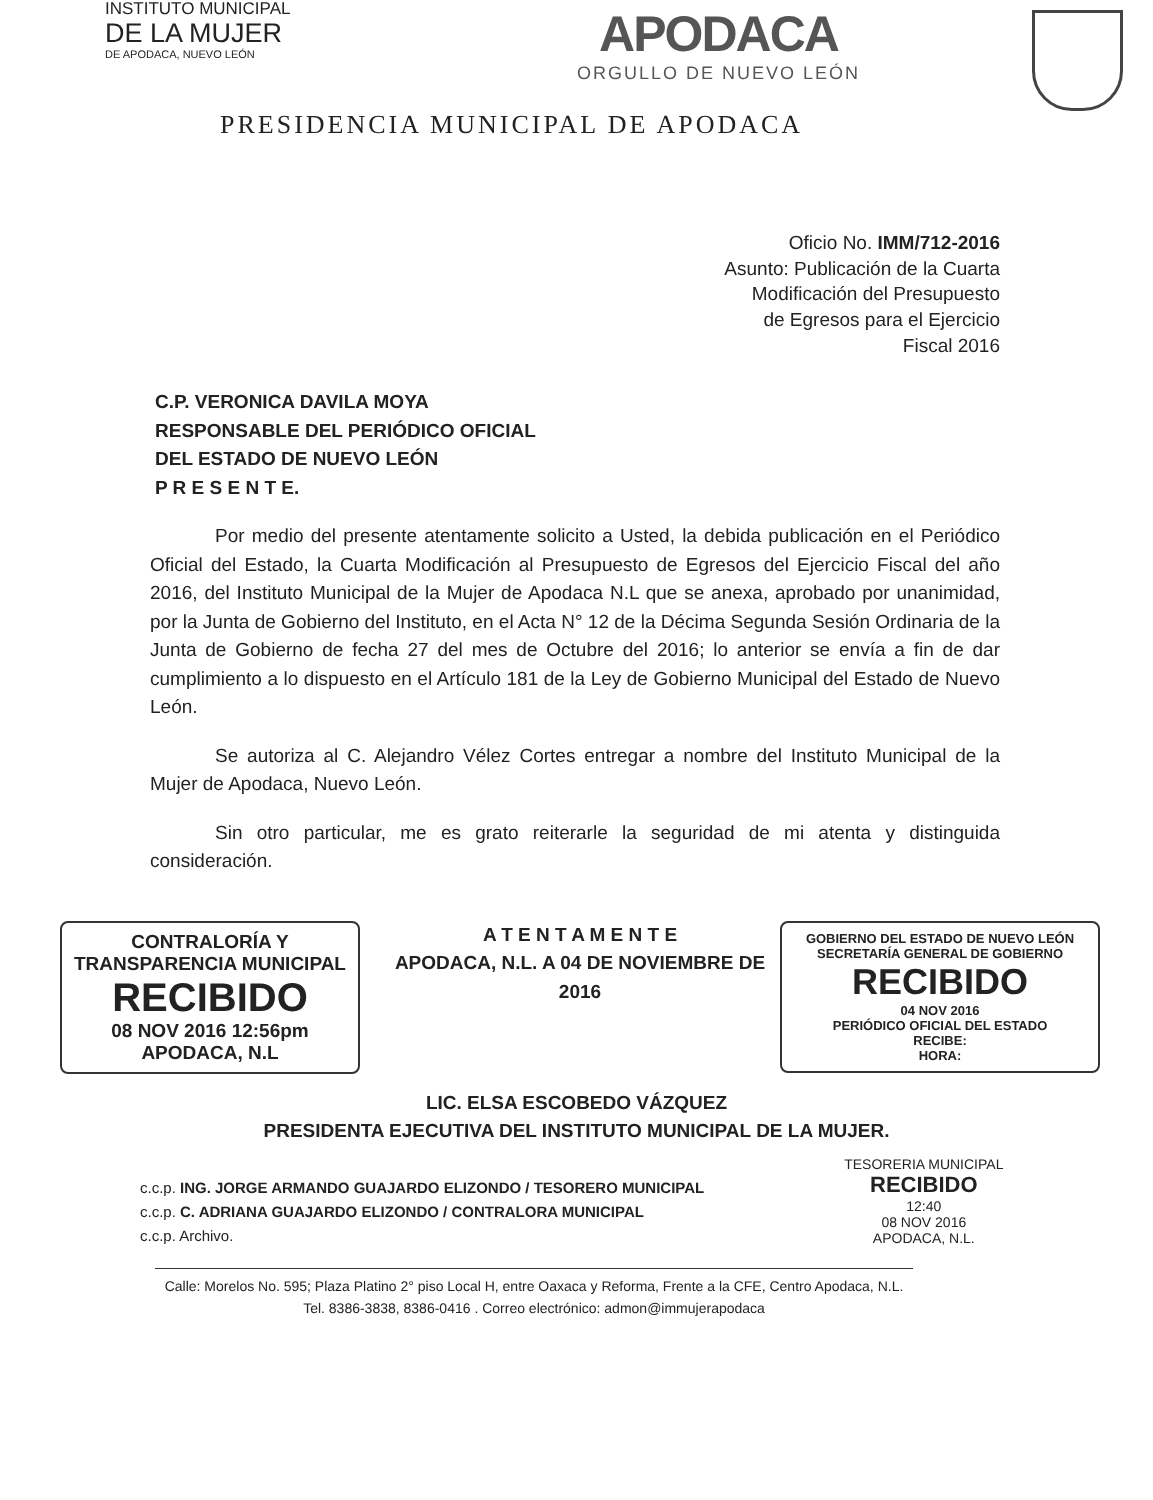INSTITUTO MUNICIPAL
DE LA MUJER
DE APODACA, NUEVO LEÓN
APODACA
ORGULLO DE NUEVO LEÓN
PRESIDENCIA MUNICIPAL DE APODACA
Oficio No. IMM/712-2016
Asunto: Publicación de la Cuarta
Modificación del Presupuesto
de Egresos para el Ejercicio
Fiscal 2016
C.P. VERONICA DAVILA MOYA
RESPONSABLE DEL PERIÓDICO OFICIAL
DEL ESTADO DE NUEVO LEÓN
P R E S E N T E.
Por medio del presente atentamente solicito a Usted, la debida publicación en el Periódico Oficial del Estado, la Cuarta Modificación al Presupuesto de Egresos del Ejercicio Fiscal del año 2016, del Instituto Municipal de la Mujer de Apodaca N.L que se anexa, aprobado por unanimidad, por la Junta de Gobierno del Instituto, en el Acta N° 12 de la Décima Segunda Sesión Ordinaria de la Junta de Gobierno de fecha 27 del mes de Octubre del 2016; lo anterior se envía a fin de dar cumplimiento a lo dispuesto en el Artículo 181 de la Ley de Gobierno Municipal del Estado de Nuevo León.
Se autoriza al C. Alejandro Vélez Cortes entregar a nombre del Instituto Municipal de la Mujer de Apodaca, Nuevo León.
Sin otro particular, me es grato reiterarle la seguridad de mi atenta y distinguida consideración.
CONTRALORÍA Y
TRANSPARENCIA MUNICIPAL
RECIBIDO
08 NOV 2016 12:56pm
APODACA, N.L
A T E N T A M E N T E
APODACA, N.L. A 04 DE NOVIEMBRE DE 2016
GOBIERNO DEL ESTADO DE NUEVO LEÓN
SECRETARÍA GENERAL DE GOBIERNO
RECIBIDO
04 NOV 2016
PERIÓDICO OFICIAL DEL ESTADO
RECIBE:
HORA:
LIC. ELSA ESCOBEDO VÁZQUEZ
PRESIDENTA EJECUTIVA DEL INSTITUTO MUNICIPAL DE LA MUJER.
c.c.p. ING. JORGE ARMANDO GUAJARDO ELIZONDO / TESORERO MUNICIPAL
c.c.p. C. ADRIANA GUAJARDO ELIZONDO / CONTRALORA MUNICIPAL
c.c.p. Archivo.
TESORERIA MUNICIPAL
RECIBIDO
12:40
08 NOV 2016
APODACA, N.L.
Calle: Morelos No. 595; Plaza Platino 2° piso Local H, entre Oaxaca y Reforma, Frente a la CFE, Centro Apodaca, N.L.
Tel. 8386-3838, 8386-0416 . Correo electrónico: admon@immujerapodaca